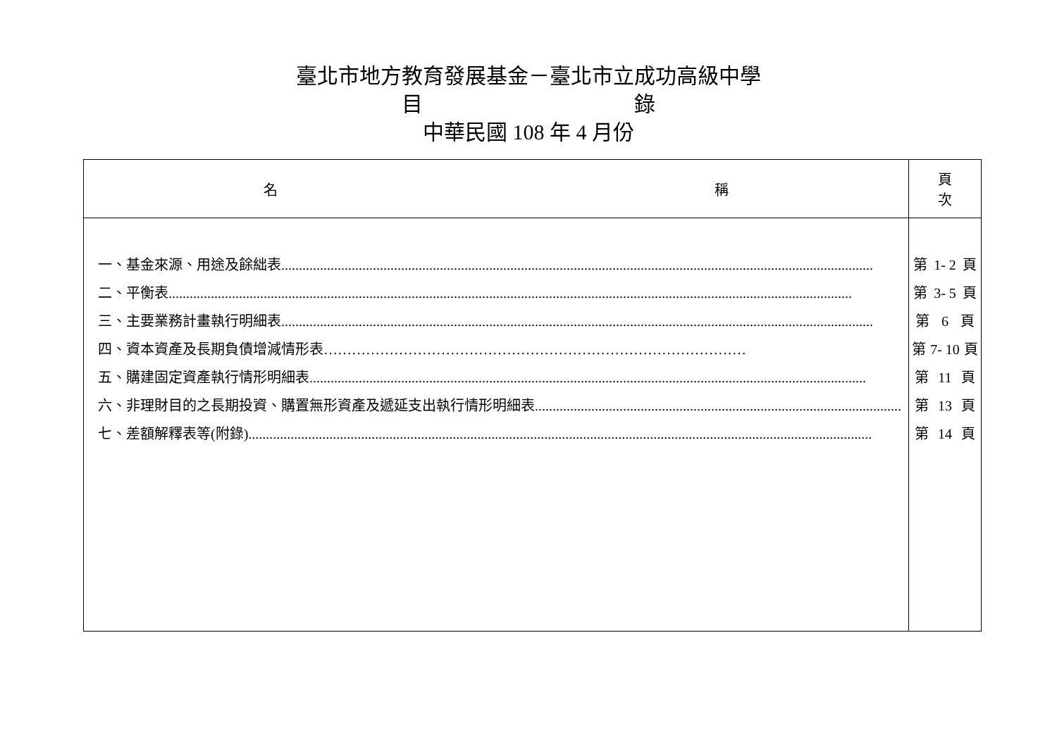臺北市地方教育發展基金－臺北市立成功高級中學
目　　　　　　　　　　錄
中華民國 108 年 4 月份
| 名 稱 | 頁 次 |
| --- | --- |
| 一、基金來源、用途及餘絀表 ........................................................................................................................................................................ 二、平衡表 .................................................................................................................................................................................................. 三、主要業務計畫執行明細表 ........................................................................................................................................................................ 四、資本資產及長期負債增減情形表 ……………………………………………………………………………… 五、購建固定資產執行情形明細表 .............................................................................................................................................................. 六、非理財目的之長期投資、購置無形資產及遞延支出執行情形明細表 ........................................................................................................ 七、差額解釋表等(附錄) ................................................................................................................................................................................. | 第 1- 2 頁 第 3- 5 頁 第 6 頁 第 7- 10 頁 第 11 頁 第 13 頁 第 14 頁 |